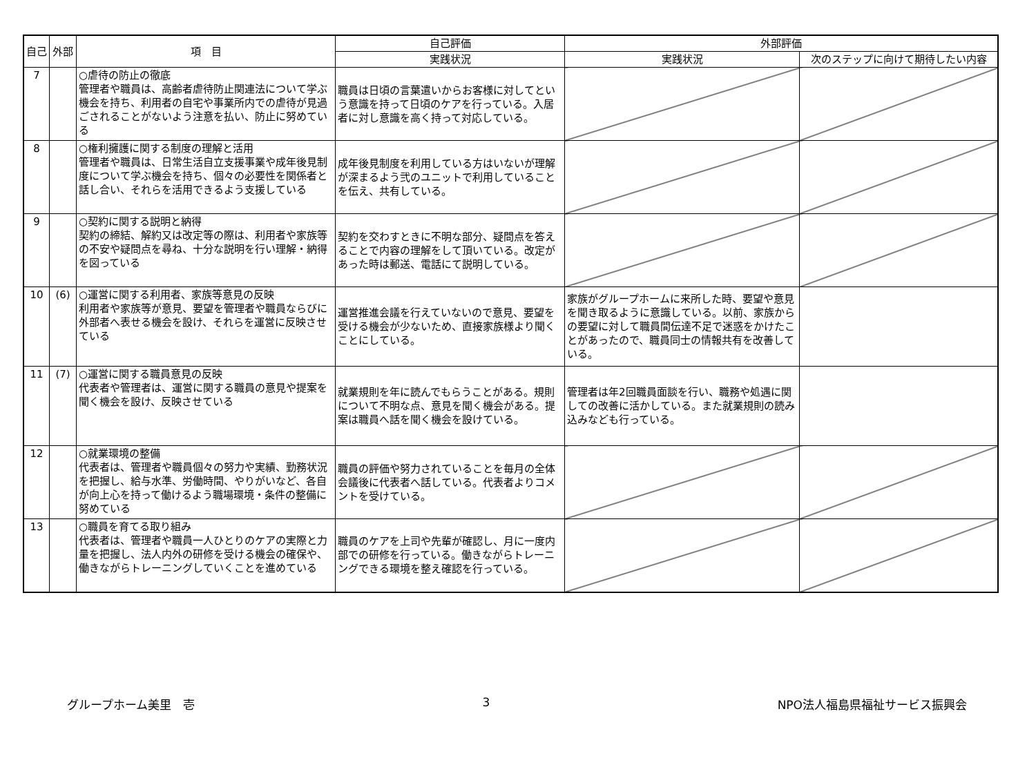| 自己 | 外部 | 項 目 | 自己評価 | 外部評価 | |
| --- | --- | --- | --- | --- | --- |
| | | | 実践状況 | 実践状況 | 次のステップに向けて期待したい内容 |
| 7 | | ○虐待の防止の徹底 管理者や職員は、高齢者虐待防止関連法について学ぶ機会を持ち、利用者の自宅や事業所内での虐待が見過ごされることがないよう注意を払い、防止に努めている | 職員は日頃の言葉遣いからお客様に対してという意識を持って日頃のケアを行っている。入居者に対し意識を高く持って対応している。 | | |
| 8 | | ○権利擁護に関する制度の理解と活用 管理者や職員は、日常生活自立支援事業や成年後見制度について学ぶ機会を持ち、個々の必要性を関係者と話し合い、それらを活用できるよう支援している | 成年後見制度を利用している方はいないが理解が深まるよう弐のユニットで利用していることを伝え、共有している。 | | |
| 9 | | ○契約に関する説明と納得 契約の締結、解約又は改定等の際は、利用者や家族等の不安や疑問点を尋ね、十分な説明を行い理解・納得を図っている | 契約を交わすときに不明な部分、疑問点を答えることで内容の理解をして頂いている。改定があった時は郵送、電話にて説明している。 | | |
| 10 | (6) | ○運営に関する利用者、家族等意見の反映 利用者や家族等が意見、要望を管理者や職員ならびに外部者へ表せる機会を設け、それらを運営に反映させている | 運営推進会議を行えていないので意見、要望を受ける機会が少ないため、直接家族様より聞くことにしている。 | 家族がグループホームに来所した時、要望や意見を聞き取るように意識している。以前、家族からの要望に対して職員間伝達不足で迷惑をかけたことがあったので、職員同士の情報共有を改善している。 | |
| 11 | (7) | ○運営に関する職員意見の反映 代表者や管理者は、運営に関する職員の意見や提案を聞く機会を設け、反映させている | 就業規則を年に読んでもらうことがある。規則について不明な点、意見を聞く機会がある。提案は職員へ話を聞く機会を設けている。 | 管理者は年2回職員面談を行い、職務や処遇に関しての改善に活かしている。また就業規則の読み込みなども行っている。 | |
| 12 | | ○就業環境の整備 代表者は、管理者や職員個々の努力や実績、勤務状況を把握し、給与水準、労働時間、やりがいなど、各自が向上心を持って働けるよう職場環境・条件の整備に努めている | 職員の評価や努力されていることを毎月の全体会議後に代表者へ話している。代表者よりコメントを受けている。 | | |
| 13 | | ○職員を育てる取り組み 代表者は、管理者や職員一人ひとりのケアの実際と力量を把握し、法人内外の研修を受ける機会の確保や、働きながらトレーニングしていくことを進めている | 職員のケアを上司や先輩が確認し、月に一度内部での研修を行っている。働きながらトレーニングできる環境を整え確認を行っている。 | | |
グループホーム美里　壱 3 NPO法人福島県福祉サービス振興会